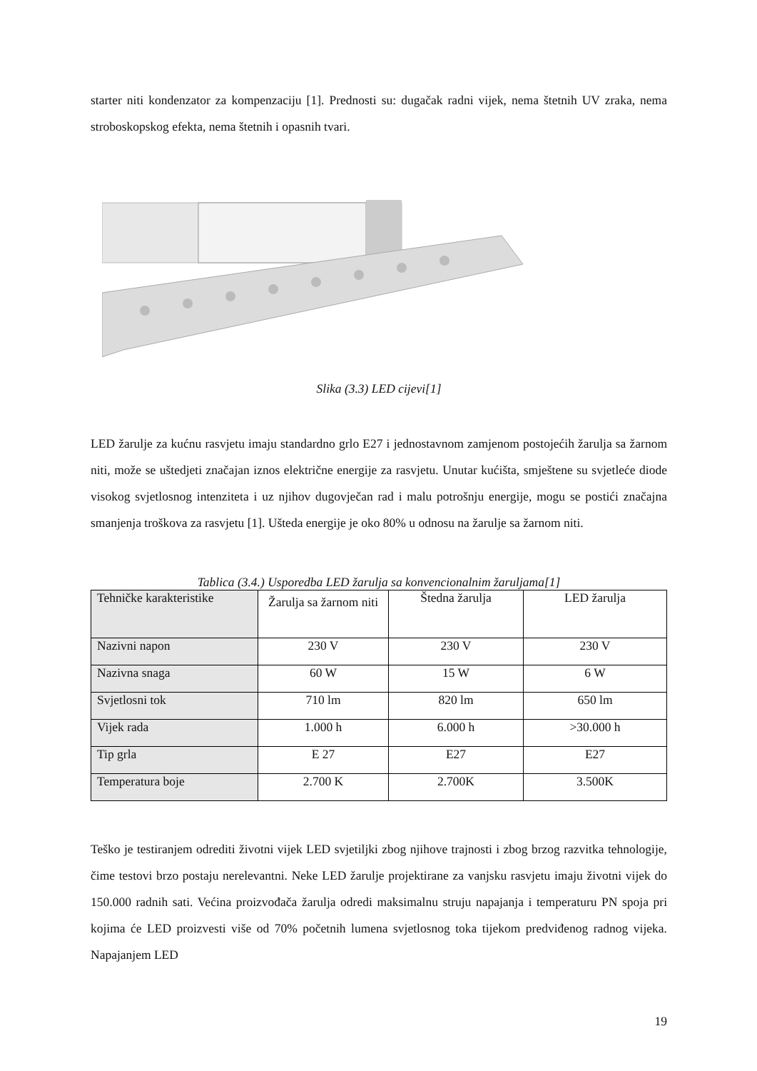starter niti kondenzator za kompenzaciju [1]. Prednosti su: dugačak radni vijek, nema štetnih UV zraka, nema stroboskopskog efekta, nema štetnih i opasnih tvari.
Slika (3.3) LED cijevi[1]
LED žarulje za kućnu rasvjetu imaju standardno grlo E27 i jednostavnom zamjenom postojećih žarulja sa žarnom niti, može se uštedjeti značajan iznos električne energije za rasvjetu. Unutar kućišta, smještene su svjetleće diode visokog svjetlosnog intenziteta i uz njihov dugovječan rad i malu potrošnju energije, mogu se postići značajna smanjenja troškova za rasvjetu [1]. Ušteda energije je oko 80% u odnosu na žarulje sa žarnom niti.
Tablica (3.4.) Usporedba LED žarulja sa konvencionalnim žaruljama[1]
| Tehničke karakteristike | Žarulja sa žarnom niti | Štedna žarulja | LED žarulja |
| Nazivni napon | 230 V | 230 V | 230 V |
| Nazivna snaga | 60 W | 15 W | 6 W |
| Svjetlosni tok | 710 lm | 820 lm | 650 lm |
| Vijek rada | 1.000 h | 6.000 h | >30.000 h |
| Tip grla | E 27 | E27 | E27 |
| Temperatura boje | 2.700 K | 2.700K | 3.500K |
Teško je testiranjem odrediti životni vijek LED svjetiljki zbog njihove trajnosti i zbog brzog razvitka tehnologije, čime testovi brzo postaju nerelevantni. Neke LED žarulje projektirane za vanjsku rasvjetu imaju životni vijek do 150.000 radnih sati. Većina proizvođača žarulja odredi maksimalnu struju napajanja i temperaturu PN spoja pri kojima će LED proizvesti više od 70% početnih lumena svjetlosnog toka tijekom predviđenog radnog vijeka. Napajanjem LED
19